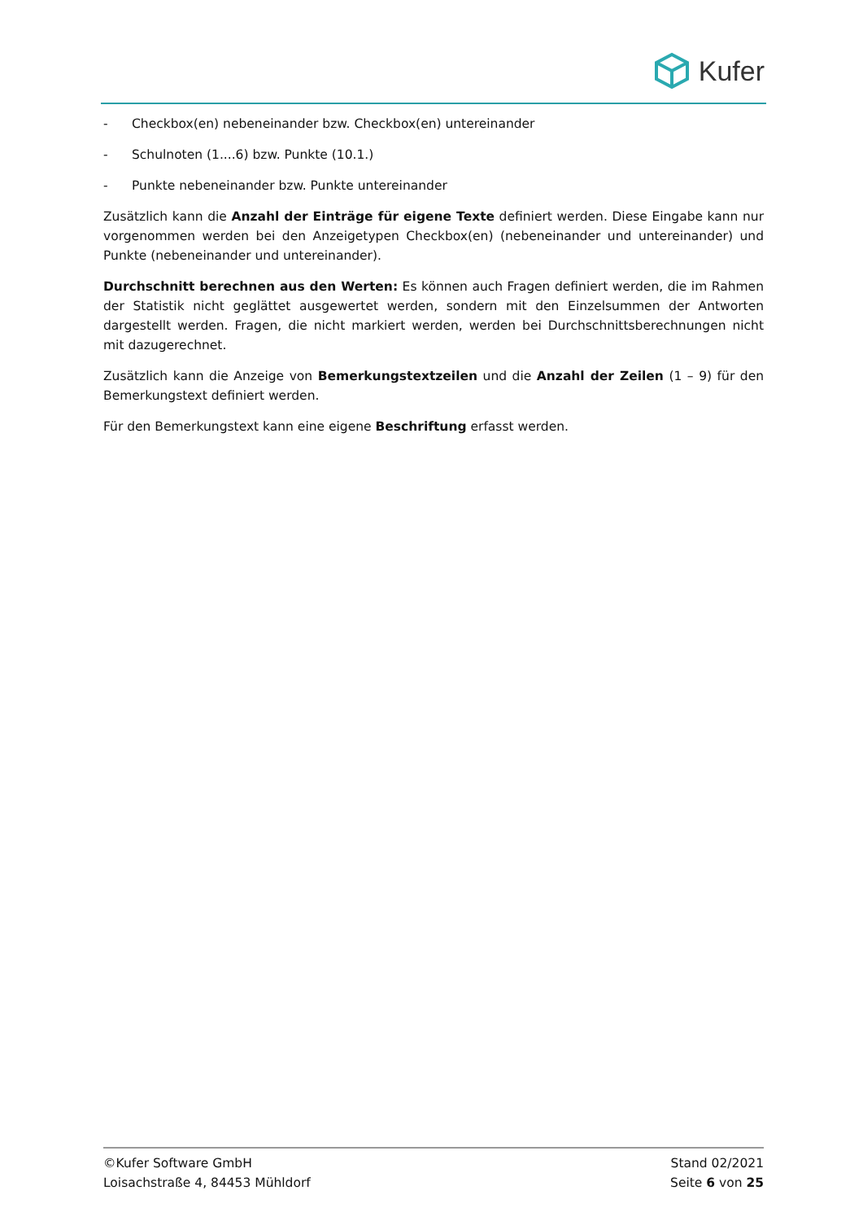Kufer
- Checkbox(en) nebeneinander bzw. Checkbox(en) untereinander
- Schulnoten (1....6) bzw. Punkte (10.1.)
- Punkte nebeneinander bzw. Punkte untereinander
Zusätzlich kann die Anzahl der Einträge für eigene Texte definiert werden. Diese Eingabe kann nur vorgenommen werden bei den Anzeigetypen Checkbox(en) (nebeneinander und untereinander) und Punkte (nebeneinander und untereinander).
Durchschnitt berechnen aus den Werten: Es können auch Fragen definiert werden, die im Rahmen der Statistik nicht geglättet ausgewertet werden, sondern mit den Einzelsummen der Antworten dargestellt werden. Fragen, die nicht markiert werden, werden bei Durchschnittsberechnungen nicht mit dazugerechnet.
Zusätzlich kann die Anzeige von Bemerkungstextzeilen und die Anzahl der Zeilen (1 – 9) für den Bemerkungstext definiert werden.
Für den Bemerkungstext kann eine eigene Beschriftung erfasst werden.
©Kufer Software GmbH
Loisachstraße 4, 84453 Mühldorf
Stand 02/2021
Seite 6 von 25